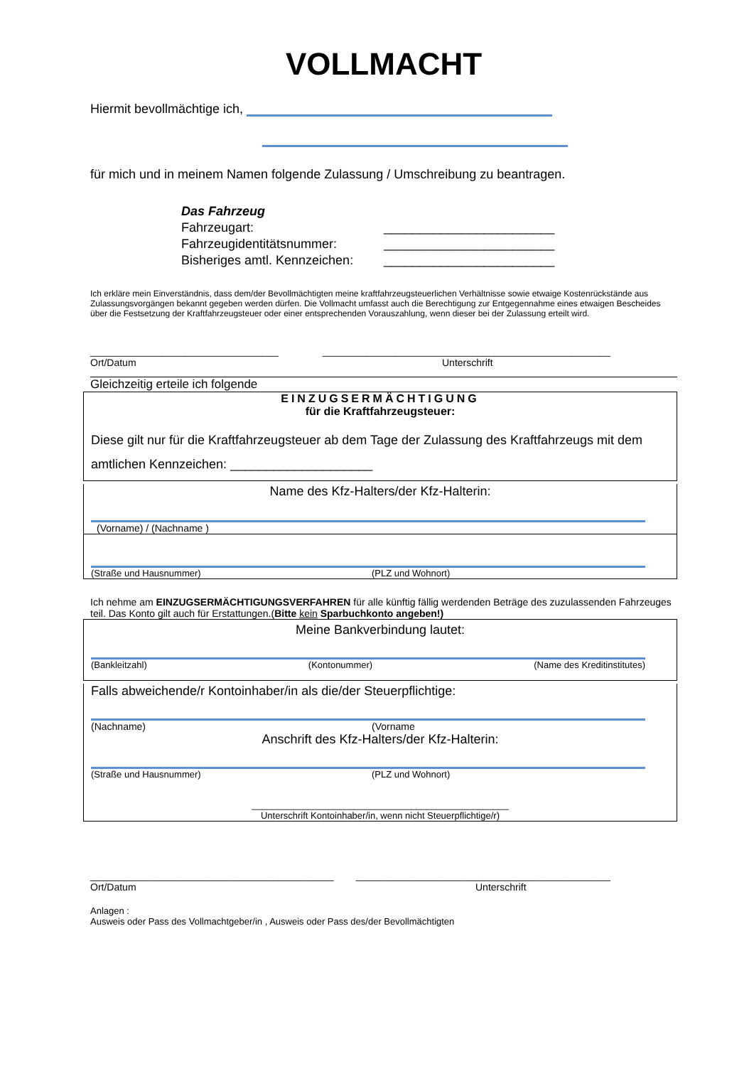VOLLMACHT
Hiermit bevollmächtige ich,
für mich und in meinem Namen folgende Zulassung / Umschreibung zu beantragen.
Das Fahrzeug
Fahrzeugart: ________________________
Fahrzeugidentitätsnummer: ________________________
Bisheriges amtl. Kennzeichen: ________________________
Ich erkläre mein Einverständnis, dass dem/der Bevollmächtigten meine kraftfahrzeugsteuerlichen Verhältnisse sowie etwaige Kostenrückstände aus Zulassungsvorgängen bekannt gegeben werden dürfen. Die Vollmacht umfasst auch die Berechtigung zur Entgegennahme eines etwaigen Bescheides über die Festsetzung der Kraftfahrzeugsteuer oder einer entsprechenden Vorauszahlung, wenn dieser bei der Zulassung erteilt wird.
__________________________________ ____________________________________________________
Ort/Datum Unterschrift
Gleichzeitig erteile ich folgende
EINZUGSERMÄCHTIGUNG
für die Kraftfahrzeugsteuer:
Diese gilt nur für die Kraftfahrzeugsteuer ab dem Tage der Zulassung des Kraftfahrzeugs mit dem amtlichen Kennzeichen: ____________________
Name des Kfz-Halters/der Kfz-Halterin:
(Vorname) / (Nachname )
(Straße und Hausnummer) (PLZ und Wohnort)
Ich nehme am EINZUGSERMÄCHTIGUNGSVERFAHREN für alle künftig fällig werdenden Beträge des zuzulassenden Fahrzeuges teil. Das Konto gilt auch für Erstattungen.(Bitte kein Sparbuchkonto angeben!)
Meine Bankverbindung lautet:
(Bankleitzahl) (Kontonummer) (Name des Kreditinstitutes)
Falls abweichende/r Kontoinhaber/in als die/der Steuerpflichtige:
(Nachname) (Vorname
Anschrift des Kfz-Halters/der Kfz-Halterin:
(Straße und Hausnummer) (PLZ und Wohnort)
__________________________________________________
Unterschrift Kontoinhaber/in, wenn nicht Steuerpflichtige/r)
____________________________________________ ______________________________________________
Ort/Datum Unterschrift
Anlagen :
Ausweis oder Pass des Vollmachtgeber/in , Ausweis oder Pass des/der Bevollmächtigten